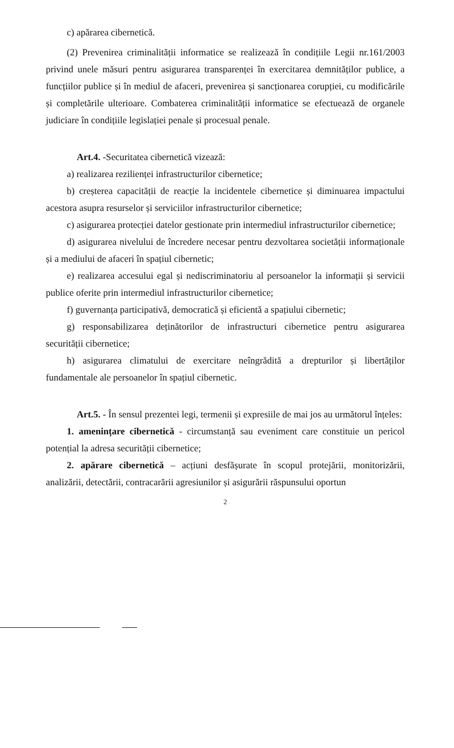c) apărarea cibernetică.
(2) Prevenirea criminalității informatice se realizează în condițiile Legii nr.161/2003 privind unele măsuri pentru asigurarea transparenței în exercitarea demnităților publice, a funcțiilor publice și în mediul de afaceri, prevenirea și sancționarea corupției, cu modificările și completările ulterioare. Combaterea criminalității informatice se efectuează de organele judiciare în condițiile legislației penale și procesual penale.
Art.4. -Securitatea cibernetică vizează:
a) realizarea rezilienței infrastructurilor cibernetice;
b) creșterea capacității de reacție la incidentele cibernetice și diminuarea impactului acestora asupra resurselor și serviciilor infrastructurilor cibernetice;
c) asigurarea protecției datelor gestionate prin intermediul infrastructurilor cibernetice;
d) asigurarea nivelului de încredere necesar pentru dezvoltarea societății informaționale și a mediului de afaceri în spațiul cibernetic;
e) realizarea accesului egal și nediscriminatoriu al persoanelor la informații și servicii publice oferite prin intermediul infrastructurilor cibernetice;
f) guvernanța participativă, democratică și eficientă a spațiului cibernetic;
g) responsabilizarea deținătorilor de infrastructuri cibernetice pentru asigurarea securității cibernetice;
h) asigurarea climatului de exercitare neîngrădită a drepturilor și libertăților fundamentale ale persoanelor în spațiul cibernetic.
Art.5. - În sensul prezentei legi, termenii și expresiile de mai jos au următorul înțeles:
1. amenințare cibernetică - circumstanță sau eveniment care constituie un pericol potențial la adresa securității cibernetice;
2. apărare cibernetică – acțiuni desfășurate în scopul protejării, monitorizării, analizării, detectării, contracarării agresiunilor și asigurării răspunsului oportun
2